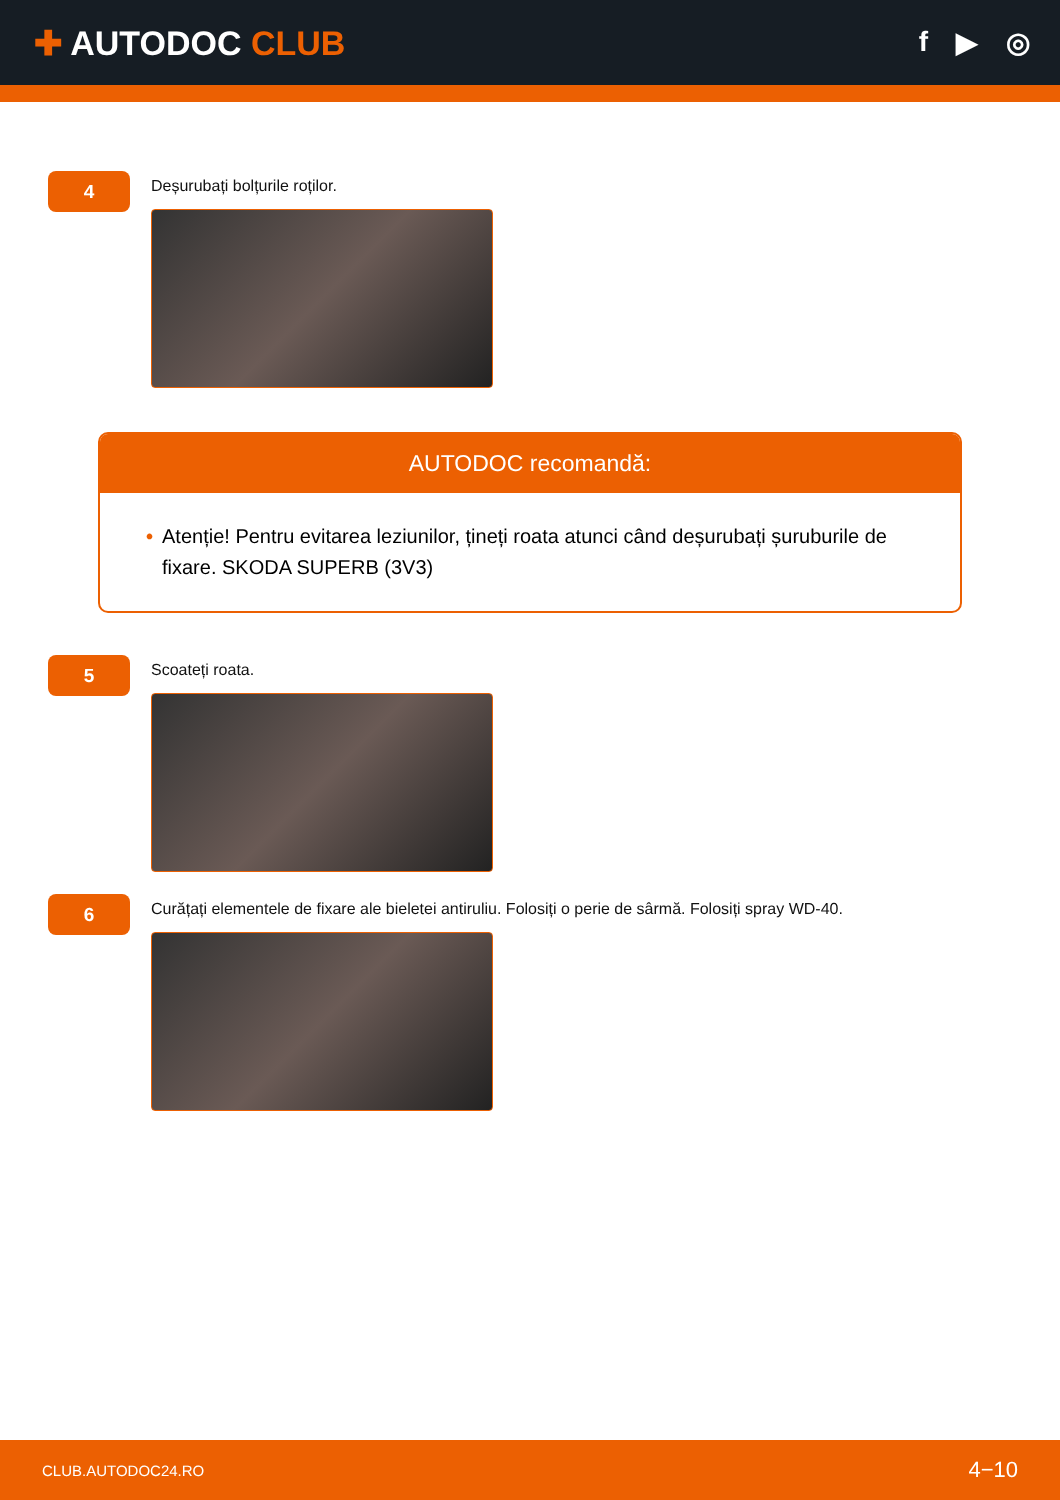✚ AUTODOC CLUB
f ▶ ◎
4
Deșurubați bolțurile roților.
AUTODOC recomandă:
• Atenție! Pentru evitarea leziunilor, țineți roata atunci când deșurubați șuruburile de fixare. SKODA SUPERB (3V3)
5
Scoateți roata.
6
Curățați elementele de fixare ale bieletei antiruliu. Folosiți o perie de sârmă. Folosiți spray WD-40.
CLUB.AUTODOC24.RO 4−10